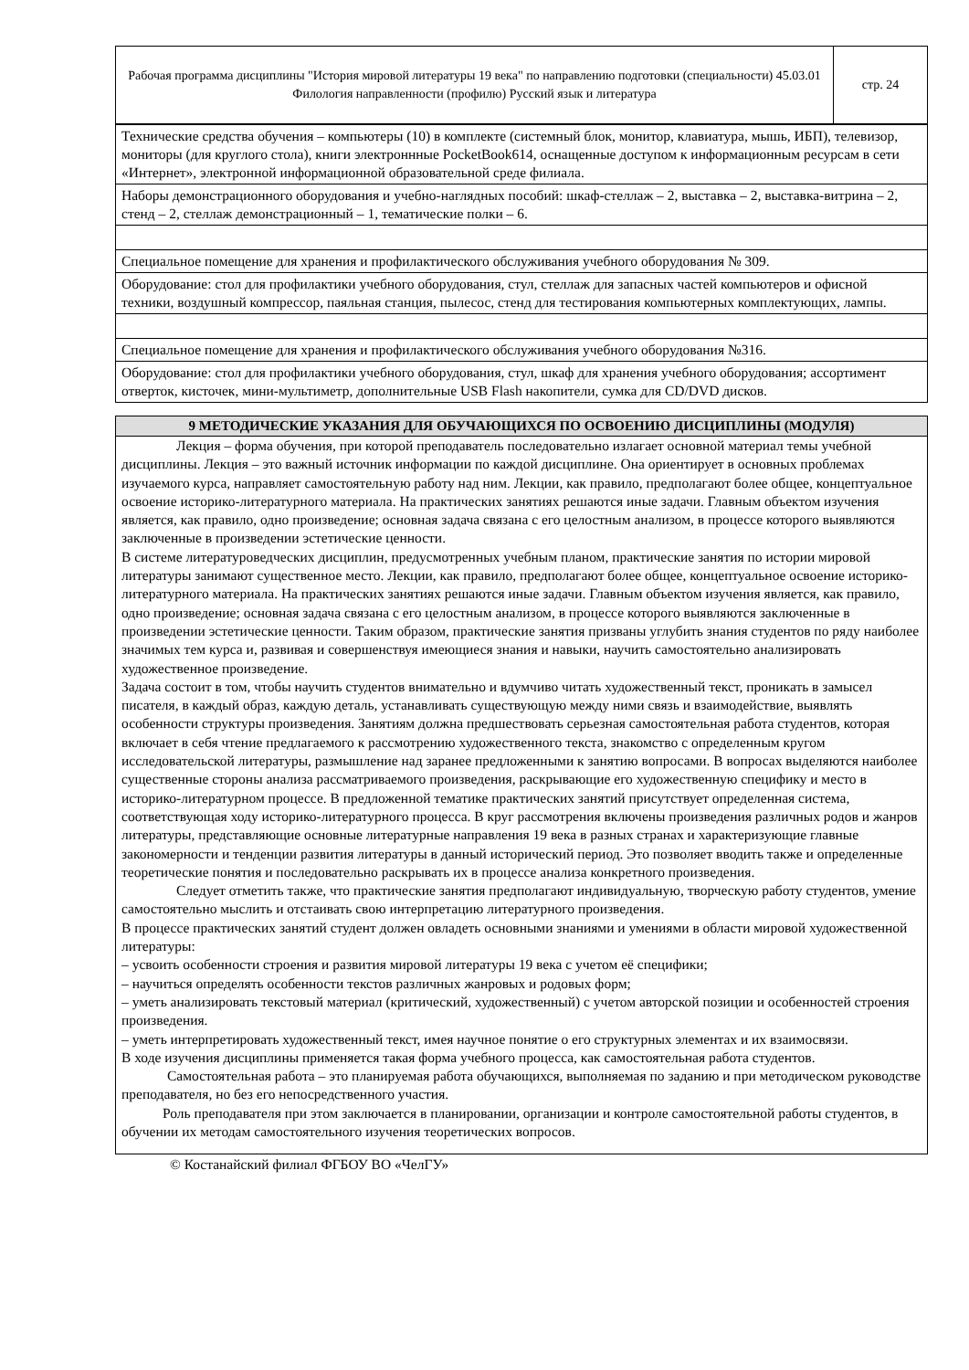| Рабочая программа дисциплины "История мировой литературы 19 века" по направлению подготовки (специальности) 45.03.01 Филология направленности (профилю) Русский язык и литература | стр. 24 |
| Технические средства обучения – компьютеры (10) в комплекте (системный блок, монитор, клавиатура, мышь, ИБП), телевизор, мониторы (для круглого стола), книги электроннные PocketBook614, оснащенные доступом к информационным ресурсам в сети «Интернет», электронной информационной образовательной среде филиала. |
| Наборы демонстрационного оборудования и учебно-наглядных пособий: шкаф-стеллаж – 2, выставка – 2, выставка-витрина – 2, стенд – 2, стеллаж демонстрационный – 1, тематические полки – 6. |
| Специальное помещение для хранения и профилактического обслуживания учебного оборудования № 309. |
| Оборудование: стол для профилактики учебного оборудования, стул, стеллаж для запасных частей компьютеров и офисной техники, воздушный компрессор, паяльная станция, пылесос, стенд для тестирования компьютерных комплектующих, лампы. |
| Специальное помещение для хранения и профилактического обслуживания учебного оборудования №316. |
| Оборудование: стол для профилактики учебного оборудования, стул, шкаф для хранения учебного оборудования; ассортимент отверток, кисточек, мини-мультиметр, дополнительные USB Flash накопители, сумка для CD/DVD дисков. |
9 МЕТОДИЧЕСКИЕ УКАЗАНИЯ ДЛЯ ОБУЧАЮЩИХСЯ ПО ОСВОЕНИЮ ДИСЦИПЛИНЫ (МОДУЛЯ)
Лекция – форма обучения, при которой преподаватель последовательно излагает основной материал темы учебной дисциплины. Лекция – это важный источник информации по каждой дисциплине. Она ориентирует в основных проблемах изучаемого курса, направляет самостоятельную работу над ним. Лекции, как правило, предполагают более общее, концептуальное освоение историко-литературного материала. На практических занятиях решаются иные задачи. Главным объектом изучения является, как правило, одно произведение; основная задача связана с его целостным анализом, в процессе которого выявляются заключенные в произведении эстетические ценности.
В системе литературоведческих дисциплин, предусмотренных учебным планом, практические занятия по истории мировой литературы занимают существенное место. Лекции, как правило, предполагают более общее, концептуальное освоение историко-литературного материала. На практических занятиях решаются иные задачи. Главным объектом изучения является, как правило, одно произведение; основная задача связана с его целостным анализом, в процессе которого выявляются заключенные в произведении эстетические ценности. Таким образом, практические занятия призваны углубить знания студентов по ряду наиболее значимых тем курса и, развивая и совершенствуя имеющиеся знания и навыки, научить самостоятельно анализировать художественное произведение.
Задача состоит в том, чтобы научить студентов внимательно и вдумчиво читать художественный текст, проникать в замысел писателя, в каждый образ, каждую деталь, устанавливать существующую между ними связь и взаимодействие, выявлять особенности структуры произведения. Занятиям должна предшествовать серьезная самостоятельная работа студентов, которая включает в себя чтение предлагаемого к рассмотрению художественного текста, знакомство с определенным кругом исследовательской литературы, размышление над заранее предложенными к занятию вопросами. В вопросах выделяются наиболее существенные стороны анализа рассматриваемого произведения, раскрывающие его художественную специфику и место в историко-литературном процессе. В предложенной тематике практических занятий присутствует определенная система, соответствующая ходу историко-литературного процесса. В круг рассмотрения включены произведения различных родов и жанров литературы, представляющие основные литературные направления 19 века в разных странах и характеризующие главные закономерности и тенденции развития литературы в данный исторический период. Это позволяет вводить также и определенные теоретические понятия и последовательно раскрывать их в процессе анализа конкретного произведения.
Следует отметить также, что практические занятия предполагают индивидуальную, творческую работу студентов, умение самостоятельно мыслить и отстаивать свою интерпретацию литературного произведения.
В процессе практических занятий студент должен овладеть основными знаниями и умениями в области мировой художественной литературы:
– усвоить особенности строения и развития мировой литературы 19 века с учетом её специфики;
– научиться определять особенности текстов различных жанровых и родовых форм;
– уметь анализировать текстовый материал (критический, художественный) с учетом авторской позиции и особенностей строения произведения.
– уметь интерпретировать художественный текст, имея научное понятие о его структурных элементах и их взаимосвязи.
В ходе изучения дисциплины применяется такая форма учебного процесса, как самостоятельная работа студентов.
Самостоятельная работа – это планируемая работа обучающихся, выполняемая по заданию и при методическом руководстве преподавателя, но без его непосредственного участия.
Роль преподавателя при этом заключается в планировании, организации и контроле самостоятельной работы студентов, в обучении их методам самостоятельного изучения теоретических вопросов.
© Костанайский филиал ФГБОУ ВО «ЧелГУ»